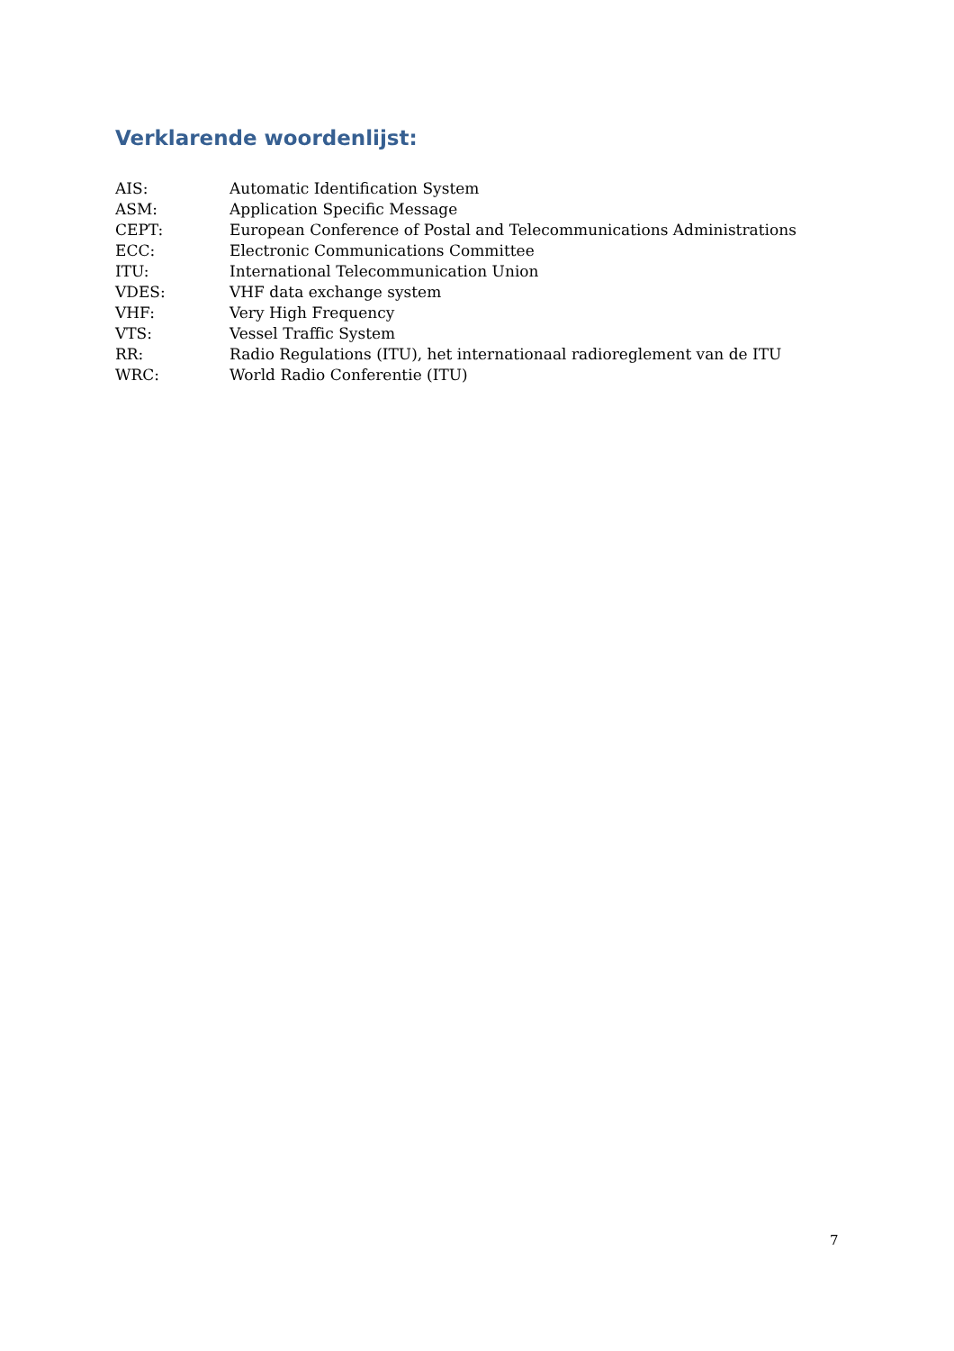Verklarende woordenlijst:
AIS: Automatic Identification System
ASM: Application Specific Message
CEPT: European Conference of Postal and Telecommunications Administrations
ECC: Electronic Communications Committee
ITU: International Telecommunication Union
VDES: VHF data exchange system
VHF: Very High Frequency
VTS: Vessel Traffic System
RR: Radio Regulations (ITU), het internationaal radioreglement van de ITU
WRC: World Radio Conferentie (ITU)
7